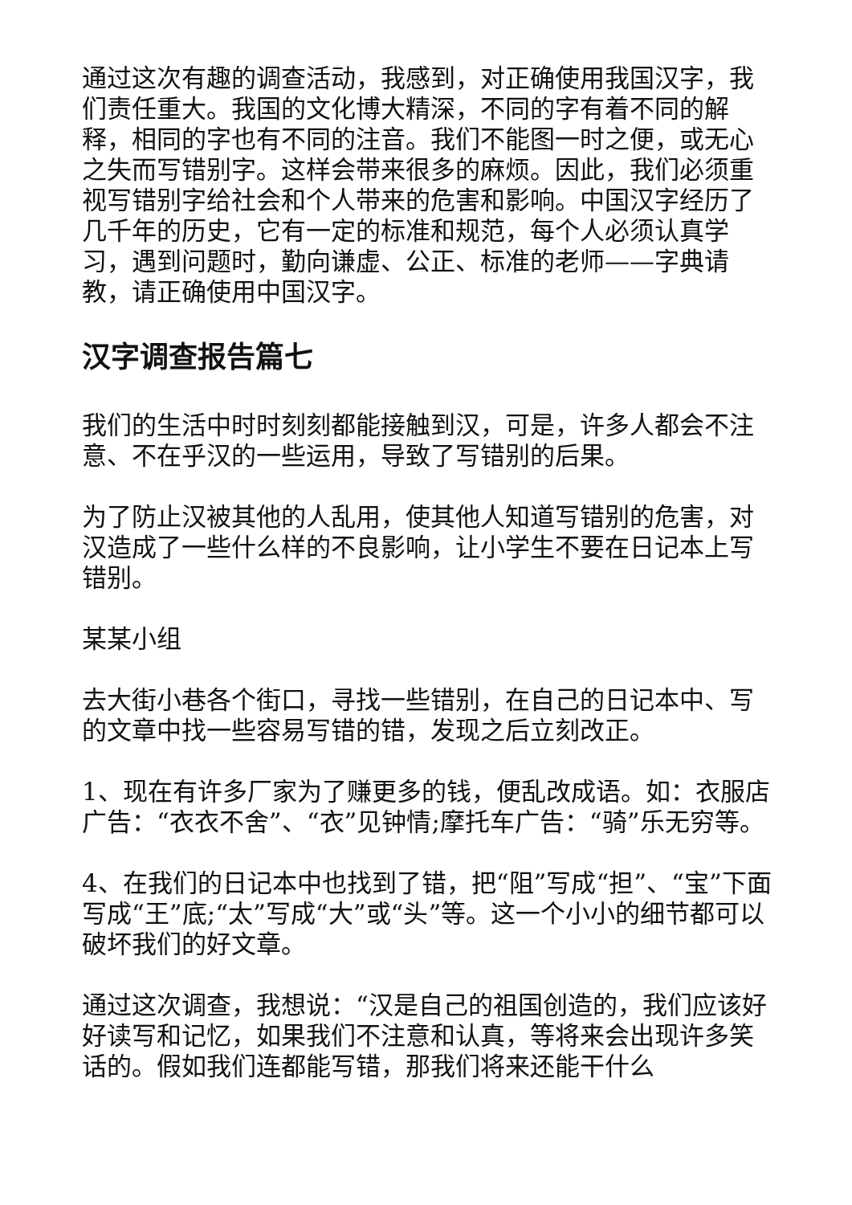通过这次有趣的调查活动，我感到，对正确使用我国汉字，我们责任重大。我国的文化博大精深，不同的字有着不同的解释，相同的字也有不同的注音。我们不能图一时之便，或无心之失而写错别字。这样会带来很多的麻烦。因此，我们必须重视写错别字给社会和个人带来的危害和影响。中国汉字经历了几千年的历史，它有一定的标准和规范，每个人必须认真学习，遇到问题时，勤向谦虚、公正、标准的老师——字典请教，请正确使用中国汉字。
汉字调查报告篇七
我们的生活中时时刻刻都能接触到汉，可是，许多人都会不注意、不在乎汉的一些运用，导致了写错别的后果。
为了防止汉被其他的人乱用，使其他人知道写错别的危害，对汉造成了一些什么样的不良影响，让小学生不要在日记本上写错别。
某某小组
去大街小巷各个街口，寻找一些错别，在自己的日记本中、写的文章中找一些容易写错的错，发现之后立刻改正。
1、现在有许多厂家为了赚更多的钱，便乱改成语。如：衣服店广告：“衣衣不舍”、“衣”见钟情;摩托车广告：“骑”乐无穷等。
4、在我们的日记本中也找到了错，把“阻”写成“担”、“宝”下面写成“王”底;“太”写成“大”或“头”等。这一个小小的细节都可以破坏我们的好文章。
通过这次调查，我想说：“汉是自己的祖国创造的，我们应该好好读写和记忆，如果我们不注意和认真，等将来会出现许多笑话的。假如我们连都能写错，那我们将来还能干什么